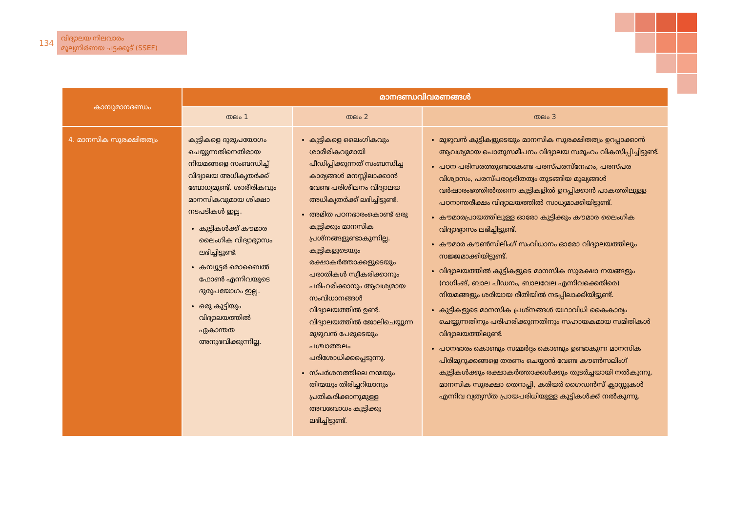134
വിദ്യാലയ നിലവാരം
മൂല്യനിർണയ ചട്ടക്കൂട് (SSEF)
| കാമ്പുമാനദണ്ഡം | മാനദണ്ഡവിവരണങ്ങൾ | | |
| --- | --- | --- | --- |
| | തലം 1 | തലം 2 | തലം 3 |
| 4. മാനസിക സുരക്ഷിതത്വം | കുട്ടികളെ ദുരുപയോഗം ചെയ്യുന്നതിനെതിരായ നിയമങ്ങളെ സംബന്ധിച്ച് വിദ്യാലയ അധികൃതർക്ക് ബോധ്യമുണ്ട്. ശാരീരികവും മാനസികവുമായ ശിക്ഷാ നടപടികൾ ഇല്ല. കുട്ടികൾക്ക് കൗമാര ലൈംഗിക വിദ്യാഭ്യാസം ലഭിച്ചിട്ടുണ്ട്. കമ്പ്യൂട്ടർ മൊബൈൽ ഫോൺ എന്നിവയുടെ ദുരുപയോഗം ഇല്ല. ഒരു കുട്ടിയും വിദ്യാലയത്തിൽ ഏകാന്തത അനുഭവിക്കുന്നില്ല. | കുട്ടികളെ ലൈംഗികവും ശാരീരികവുമായി പീഡിപ്പിക്കുന്നത് സംബന്ധിച്ച കാര്യങ്ങൾ മനസ്സിലാക്കാൻ വേണ്ട പരിശീലനം വിദ്യാലയ അധികൃതർക്ക് ലഭിച്ചിട്ടുണ്ട്. അമിത പഠനഭാരംകൊണ്ട് ഒരു കുട്ടിക്കും മാനസിക പ്രശ്നങ്ങളുണ്ടാകുന്നില്ല. കുട്ടികളുടെയും രക്ഷാകർത്താക്കളുടെയും പരാതികൾ സ്വീകരിക്കാനും പരിഹരിക്കാനും ആവശ്യമായ സംവിധാനങ്ങൾ വിദ്യാലയത്തിൽ ഉണ്ട്. വിദ്യാലയത്തിൽ ജോലിചെയ്യുന്ന മുഴുവൻ പേരുടെയും പശ്ചാത്തലം പരിശോധിക്കപ്പെടുന്നു. സ്പർശനത്തിലെ നന്മയും തിന്മയും തിരിച്ചറിയാനും പ്രതികരിക്കാനുമുള്ള അവബോധം കുട്ടിക്കു ലഭിച്ചിട്ടുണ്ട്. | മുഴുവൻ കുട്ടികളുടെയും മാനസിക സുരക്ഷിതത്വം ഉറപ്പാക്കാൻ ആവശ്യമായ പൊതുസമീപനം വിദ്യാലയ സമൂഹം വികസിപ്പിച്ചിട്ടുണ്ട്. പഠന പരിസരത്തുണ്ടാകേണ്ട പരസ്പരസ്നേഹം, പരസ്പര വിശ്വാസം, പരസ്പരാശ്രിതത്വം തുടങ്ങിയ മൂല്യങ്ങൾ വർഷാരംഭത്തിൽതന്നെ കുട്ടികളിൽ ഉറപ്പിക്കാൻ പാകത്തിലുള്ള പഠനാന്തരീക്ഷം വിദ്യാലയത്തിൽ സാധ്യമാക്കിയിട്ടുണ്ട്. കൗമാരപ്രായത്തിലുള്ള ഓരോ കുട്ടിക്കും കൗമാര ലൈംഗിക വിദ്യാഭ്യാസം ലഭിച്ചിട്ടുണ്ട്. കൗമാര കൗൺസിലിംഗ് സംവിധാനം ഓരോ വിദ്യാലയത്തിലും സജ്ജമാക്കിയിട്ടുണ്ട്. വിദ്യാലയത്തിൽ കുട്ടികളുടെ മാനസിക സുരക്ഷാ നയങ്ങളും (റാഗിംങ്, ബാല പീഡനം, ബാലവേല എന്നിവക്കെതിരെ) നിയമങ്ങളും ശരിയായ രീതിയിൽ നടപ്പിലാക്കിയിട്ടുണ്ട്. കുട്ടികളുടെ മാനസിക പ്രശ്നങ്ങൾ യഥാവിധി കൈകാര്യം ചെയ്യുന്നതിനും പരിഹരിക്കുന്നതിനും സഹായകമായ സമിതികൾ വിദ്യാലയത്തിലുണ്ട്. പഠനഭാരം കൊണ്ടും സമ്മർദ്ദം കൊണ്ടും ഉണ്ടാകുന്ന മാനസിക പിരിമുറുക്കങ്ങളെ തരണം ചെയ്യാൻ വേണ്ട കൗൺസലിംഗ് കുട്ടികൾക്കും രക്ഷാകർത്താക്കൾക്കും തുടർച്ചയായി നൽകുന്നു. മാനസിക സുരക്ഷാ തെറാപ്പി, കരിയർ ഗൈഡൻസ് ക്ലാസ്സുകൾ എന്നിവ വ്യത്യസ്ത പ്രായപരിധിയുള്ള കുട്ടികൾക്ക് നൽകുന്നു. |